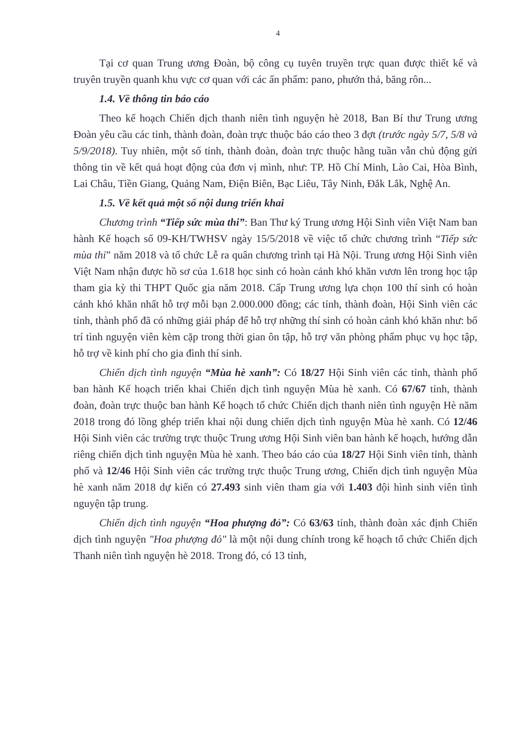4
Tại cơ quan Trung ương Đoàn, bộ công cụ tuyên truyền trực quan được thiết kế và truyên truyền quanh khu vực cơ quan với các ấn phẩm: pano, phướn thả, băng rôn...
1.4. Về thông tin báo cáo
Theo kế hoạch Chiến dịch thanh niên tình nguyện hè 2018, Ban Bí thư Trung ương Đoàn yêu cầu các tỉnh, thành đoàn, đoàn trực thuộc báo cáo theo 3 đợt (trước ngày 5/7, 5/8 và 5/9/2018). Tuy nhiên, một số tỉnh, thành đoàn, đoàn trực thuộc hằng tuần vẫn chủ động gửi thông tin về kết quả hoạt động của đơn vị mình, như: TP. Hồ Chí Minh, Lào Cai, Hòa Bình, Lai Châu, Tiền Giang, Quảng Nam, Điện Biên, Bạc Liêu, Tây Ninh, Đắk Lắk, Nghệ An.
1.5. Về kết quả một số nội dung triển khai
Chương trình “Tiếp sức mùa thi”: Ban Thư ký Trung ương Hội Sinh viên Việt Nam ban hành Kế hoạch số 09-KH/TWHSV ngày 15/5/2018 về việc tổ chức chương trình “Tiếp sức mùa thi” năm 2018 và tổ chức Lễ ra quân chương trình tại Hà Nội. Trung ương Hội Sinh viên Việt Nam nhận được hồ sơ của 1.618 học sinh có hoàn cảnh khó khăn vươn lên trong học tập tham gia kỳ thi THPT Quốc gia năm 2018. Cấp Trung ương lựa chọn 100 thí sinh có hoàn cảnh khó khăn nhất hỗ trợ mỗi bạn 2.000.000 đồng; các tỉnh, thành đoàn, Hội Sinh viên các tỉnh, thành phố đã có những giải pháp để hỗ trợ những thí sinh có hoàn cảnh khó khăn như: bố trí tình nguyện viên kèm cặp trong thời gian ôn tập, hỗ trợ văn phòng phẩm phục vụ học tập, hỗ trợ về kinh phí cho gia đình thí sinh.
Chiến dịch tình nguyện “Mùa hè xanh”: Có 18/27 Hội Sinh viên các tỉnh, thành phố ban hành Kế hoạch triển khai Chiến dịch tình nguyện Mùa hè xanh. Có 67/67 tỉnh, thành đoàn, đoàn trực thuộc ban hành Kế hoạch tổ chức Chiến dịch thanh niên tình nguyện Hè năm 2018 trong đó lồng ghép triển khai nội dung chiến dịch tình nguyện Mùa hè xanh. Có 12/46 Hội Sinh viên các trường trực thuộc Trung ương Hội Sinh viên ban hành kế hoạch, hướng dẫn riêng chiến dịch tình nguyện Mùa hè xanh. Theo báo cáo của 18/27 Hội Sinh viên tỉnh, thành phố và 12/46 Hội Sinh viên các trường trực thuộc Trung ương, Chiến dịch tình nguyện Mùa hè xanh năm 2018 dự kiến có 27.493 sinh viên tham gia với 1.403 đội hình sinh viên tình nguyện tập trung.
Chiến dịch tình nguyện “Hoa phượng đỏ”: Có 63/63 tỉnh, thành đoàn xác định Chiến dịch tình nguyện "Hoa phượng đỏ" là một nội dung chính trong kế hoạch tổ chức Chiến dịch Thanh niên tình nguyện hè 2018. Trong đó, có 13 tỉnh,